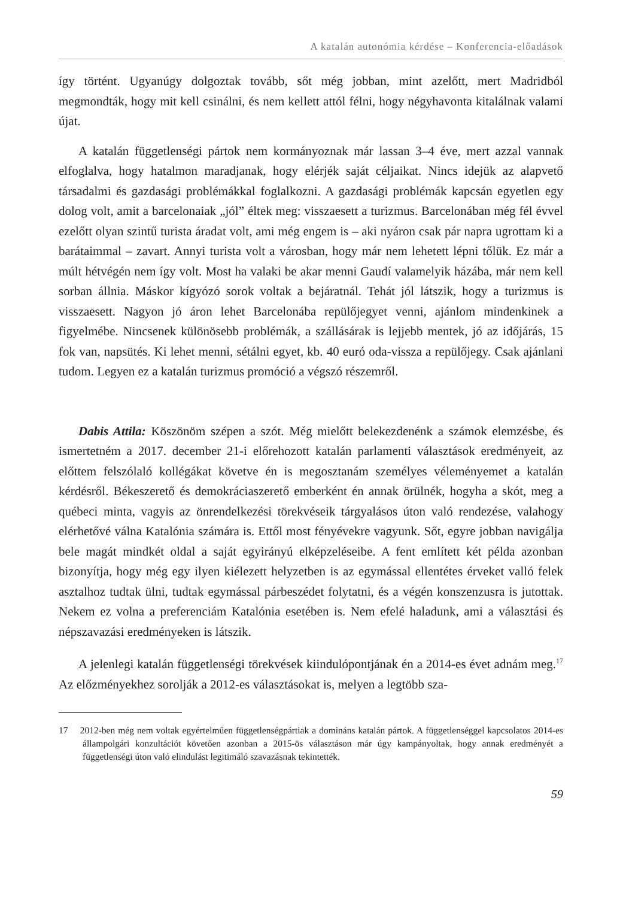A katalán autonómia kérdése – Konferencia-előadások
így történt. Ugyanúgy dolgoztak tovább, sőt még jobban, mint azelőtt, mert Madridból megmondták, hogy mit kell csinálni, és nem kellett attól félni, hogy négyhavonta kitalálnak valami újat.
A katalán függetlenségi pártok nem kormányoznak már lassan 3–4 éve, mert azzal vannak elfoglalva, hogy hatalmon maradjanak, hogy elérjék saját céljaikat. Nincs idejük az alapvető társadalmi és gazdasági problémákkal foglalkozni. A gazdasági problémák kapcsán egyetlen egy dolog volt, amit a barcelonaiak „jól” éltek meg: visszaesett a turizmus. Barcelonában még fél évvel ezelőtt olyan szintű turista áradat volt, ami még engem is – aki nyáron csak pár napra ugrottam ki a barátaimmal – zavart. Annyi turista volt a városban, hogy már nem lehetett lépni tőlük. Ez már a múlt hétvégén nem így volt. Most ha valaki be akar menni Gaudí valamelyik házába, már nem kell sorban állnia. Máskor kígyózó sorok voltak a bejáratnál. Tehát jól látszik, hogy a turizmus is visszaesett. Nagyon jó áron lehet Barcelonába repülőjegyet venni, ajánlom mindenkinek a figyelmébe. Nincsenek különösebb problémák, a szállásárak is lejjebb mentek, jó az időjárás, 15 fok van, napsütés. Ki lehet menni, sétálni egyet, kb. 40 euró oda-vissza a repülőjegy. Csak ajánlani tudom. Legyen ez a katalán turizmus promóció a végszó részemről.
Dabis Attila: Köszönöm szépen a szót. Még mielőtt belekezdenénk a számok elemzésbe, és ismertetném a 2017. december 21-i előrehozott katalán parlamenti választások eredményeit, az előttem felszólaló kollégákat követve én is megosztanám személyes véleményemet a katalán kérdésről. Békeszerető és demokráciaszerető emberként én annak örülnék, hogyha a skót, meg a québeci minta, vagyis az önrendelkezési törekvéseik tárgyalásos úton való rendezése, valahogy elérhetővé válna Katalónia számára is. Ettől most fényévekre vagyunk. Sőt, egyre jobban navigálja bele magát mindkét oldal a saját egyirányú elképzeléseibe. A fent említett két példa azonban bizonyítja, hogy még egy ilyen kiélezett helyzetben is az egymással ellentétes érveket valló felek asztalhoz tudtak ülni, tudtak egymással párbeszédet folytatni, és a végén konszenzusra is jutottak. Nekem ez volna a preferenciám Katalónia esetében is. Nem efelé haladunk, ami a választási és népszavazási eredményeken is látszik.
A jelenlegi katalán függetlenségi törekvések kiindulópontjának én a 2014-es évet adnám meg.<sup>17</sup> Az előzményekhez sorolják a 2012-es választásokat is, melyen a legtöbb sza-
17 2012-ben még nem voltak egyértelműen függetlenségpártiak a domináns katalán pártok. A függetlenséggel kapcsolatos 2014-es állampolgári konzultációt követően azonban a 2015-ös választáson már úgy kampányoltak, hogy annak eredményét a függetlenségi úton való elindulást legitimáló szavazásnak tekintették.
59